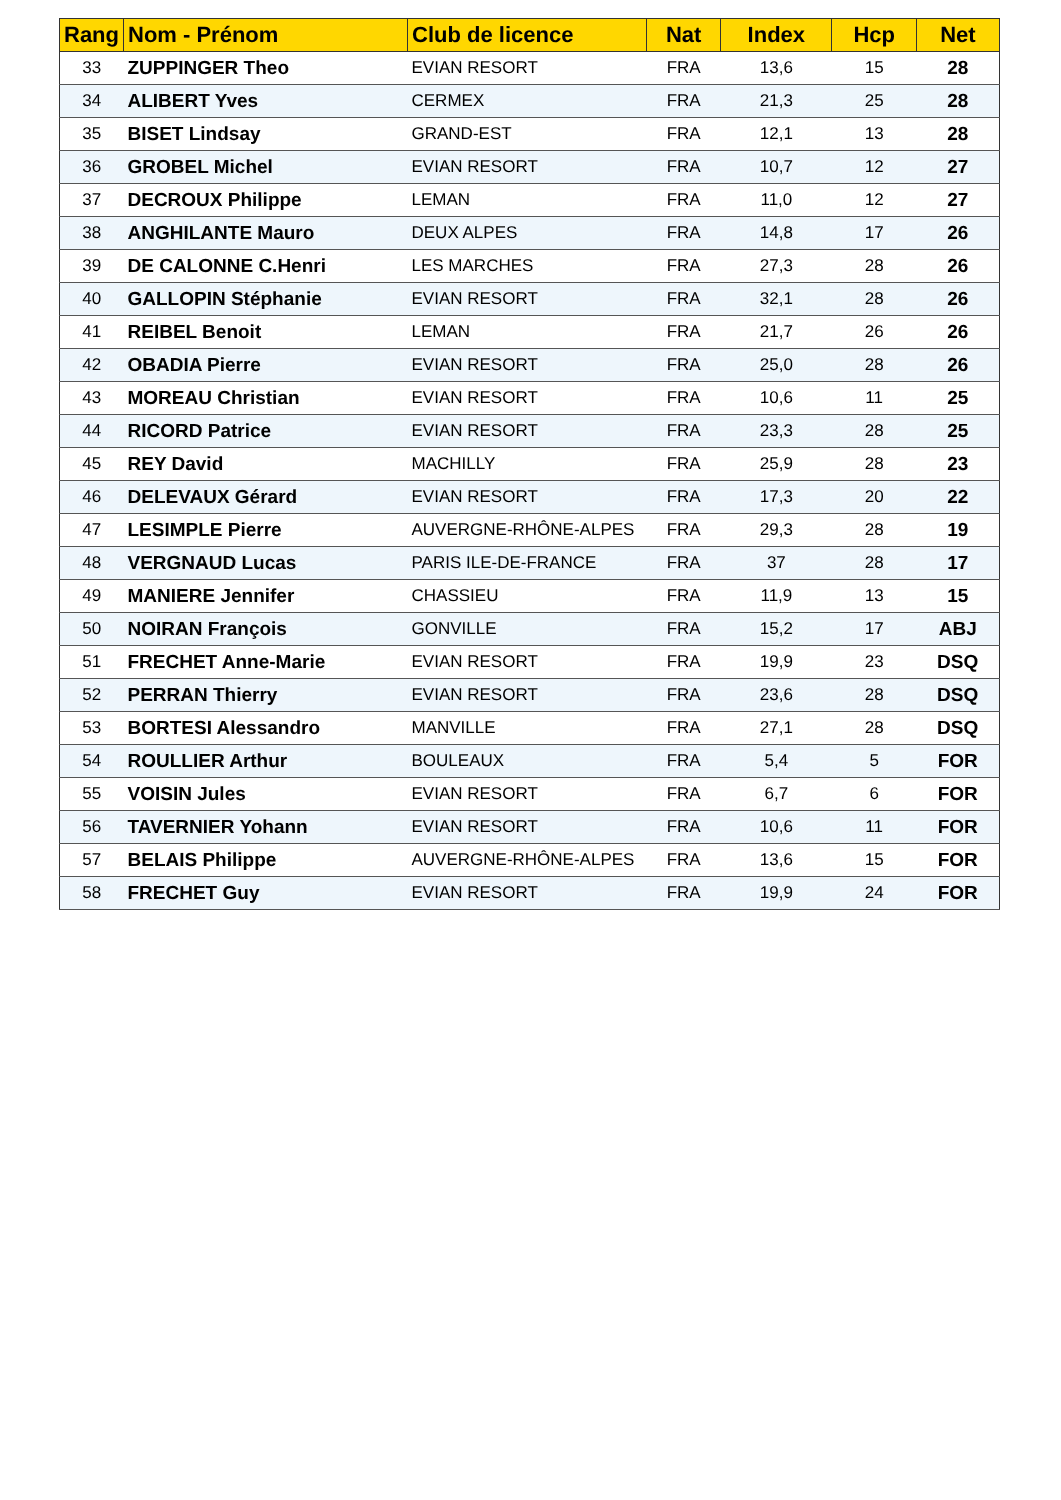| Rang | Nom - Prénom | Club de licence | Nat | Index | Hcp | Net |
| --- | --- | --- | --- | --- | --- | --- |
| 33 | ZUPPINGER Theo | EVIAN RESORT | FRA | 13,6 | 15 | 28 |
| 34 | ALIBERT Yves | CERMEX | FRA | 21,3 | 25 | 28 |
| 35 | BISET Lindsay | GRAND-EST | FRA | 12,1 | 13 | 28 |
| 36 | GROBEL Michel | EVIAN RESORT | FRA | 10,7 | 12 | 27 |
| 37 | DECROUX Philippe | LEMAN | FRA | 11,0 | 12 | 27 |
| 38 | ANGHILANTE Mauro | DEUX ALPES | FRA | 14,8 | 17 | 26 |
| 39 | DE CALONNE C.Henri | LES MARCHES | FRA | 27,3 | 28 | 26 |
| 40 | GALLOPIN Stéphanie | EVIAN RESORT | FRA | 32,1 | 28 | 26 |
| 41 | REIBEL Benoit | LEMAN | FRA | 21,7 | 26 | 26 |
| 42 | OBADIA Pierre | EVIAN RESORT | FRA | 25,0 | 28 | 26 |
| 43 | MOREAU Christian | EVIAN RESORT | FRA | 10,6 | 11 | 25 |
| 44 | RICORD Patrice | EVIAN RESORT | FRA | 23,3 | 28 | 25 |
| 45 | REY David | MACHILLY | FRA | 25,9 | 28 | 23 |
| 46 | DELEVAUX Gérard | EVIAN RESORT | FRA | 17,3 | 20 | 22 |
| 47 | LESIMPLE Pierre | AUVERGNE-RHÔNE-ALPES | FRA | 29,3 | 28 | 19 |
| 48 | VERGNAUD Lucas | PARIS ILE-DE-FRANCE | FRA | 37 | 28 | 17 |
| 49 | MANIERE Jennifer | CHASSIEU | FRA | 11,9 | 13 | 15 |
| 50 | NOIRAN François | GONVILLE | FRA | 15,2 | 17 | ABJ |
| 51 | FRECHET Anne-Marie | EVIAN RESORT | FRA | 19,9 | 23 | DSQ |
| 52 | PERRAN Thierry | EVIAN RESORT | FRA | 23,6 | 28 | DSQ |
| 53 | BORTESI Alessandro | MANVILLE | FRA | 27,1 | 28 | DSQ |
| 54 | ROULLIER Arthur | BOULEAUX | FRA | 5,4 | 5 | FOR |
| 55 | VOISIN Jules | EVIAN RESORT | FRA | 6,7 | 6 | FOR |
| 56 | TAVERNIER Yohann | EVIAN RESORT | FRA | 10,6 | 11 | FOR |
| 57 | BELAIS Philippe | AUVERGNE-RHÔNE-ALPES | FRA | 13,6 | 15 | FOR |
| 58 | FRECHET Guy | EVIAN RESORT | FRA | 19,9 | 24 | FOR |